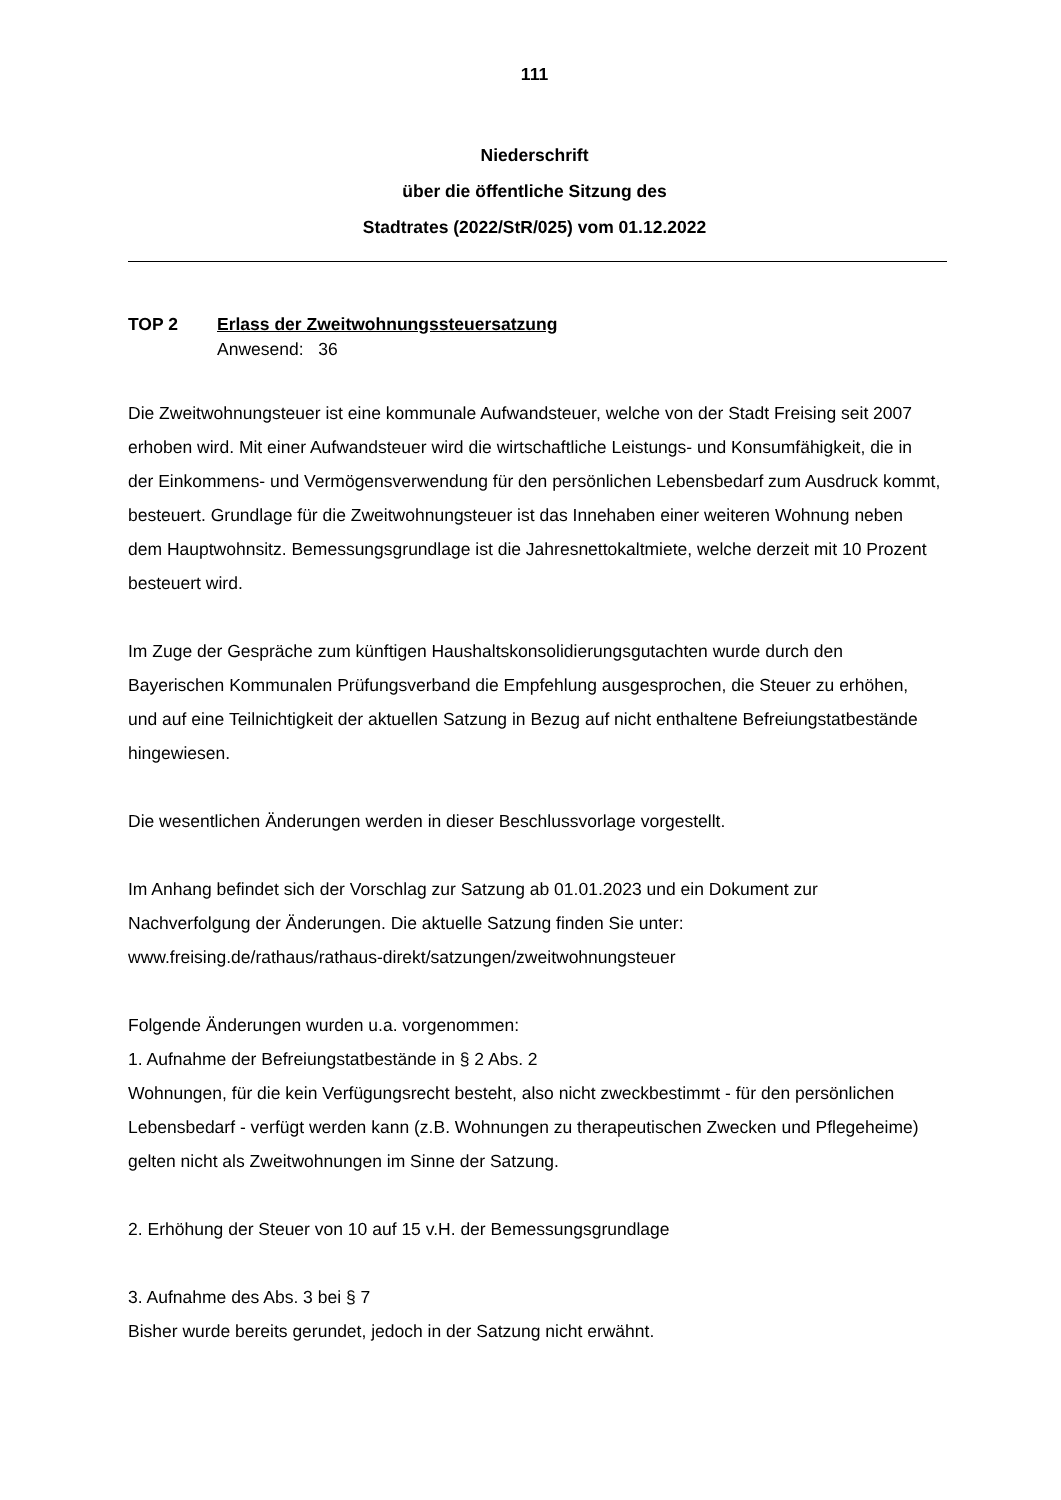111
Niederschrift
über die öffentliche Sitzung des
Stadtrates (2022/StR/025) vom 01.12.2022
TOP 2 Erlass der Zweitwohnungssteuersatzung
Anwesend: 36
Die Zweitwohnungsteuer ist eine kommunale Aufwandsteuer, welche von der Stadt Freising seit 2007 erhoben wird. Mit einer Aufwandsteuer wird die wirtschaftliche Leistungs- und Konsumfähigkeit, die in der Einkommens- und Vermögensverwendung für den persönlichen Lebensbedarf zum Ausdruck kommt, besteuert. Grundlage für die Zweitwohnungsteuer ist das Innehaben einer weiteren Wohnung neben dem Hauptwohnsitz. Bemessungsgrundlage ist die Jahresnettokaltmiete, welche derzeit mit 10 Prozent besteuert wird.
Im Zuge der Gespräche zum künftigen Haushaltskonsolidierungsgutachten wurde durch den Bayerischen Kommunalen Prüfungsverband die Empfehlung ausgesprochen, die Steuer zu erhöhen, und auf eine Teilnichtigkeit der aktuellen Satzung in Bezug auf nicht enthaltene Befreiungstatbestände hingewiesen.
Die wesentlichen Änderungen werden in dieser Beschlussvorlage vorgestellt.
Im Anhang befindet sich der Vorschlag zur Satzung ab 01.01.2023 und ein Dokument zur Nachverfolgung der Änderungen. Die aktuelle Satzung finden Sie unter: www.freising.de/rathaus/rathaus-direkt/satzungen/zweitwohnungsteuer
Folgende Änderungen wurden u.a. vorgenommen:
1. Aufnahme der Befreiungstatbestände in § 2 Abs. 2
Wohnungen, für die kein Verfügungsrecht besteht, also nicht zweckbestimmt - für den persönlichen Lebensbedarf - verfügt werden kann (z.B. Wohnungen zu therapeutischen Zwecken und Pflegeheime) gelten nicht als Zweitwohnungen im Sinne der Satzung.
2. Erhöhung der Steuer von 10 auf 15 v.H. der Bemessungsgrundlage
3. Aufnahme des Abs. 3 bei § 7
Bisher wurde bereits gerundet, jedoch in der Satzung nicht erwähnt.